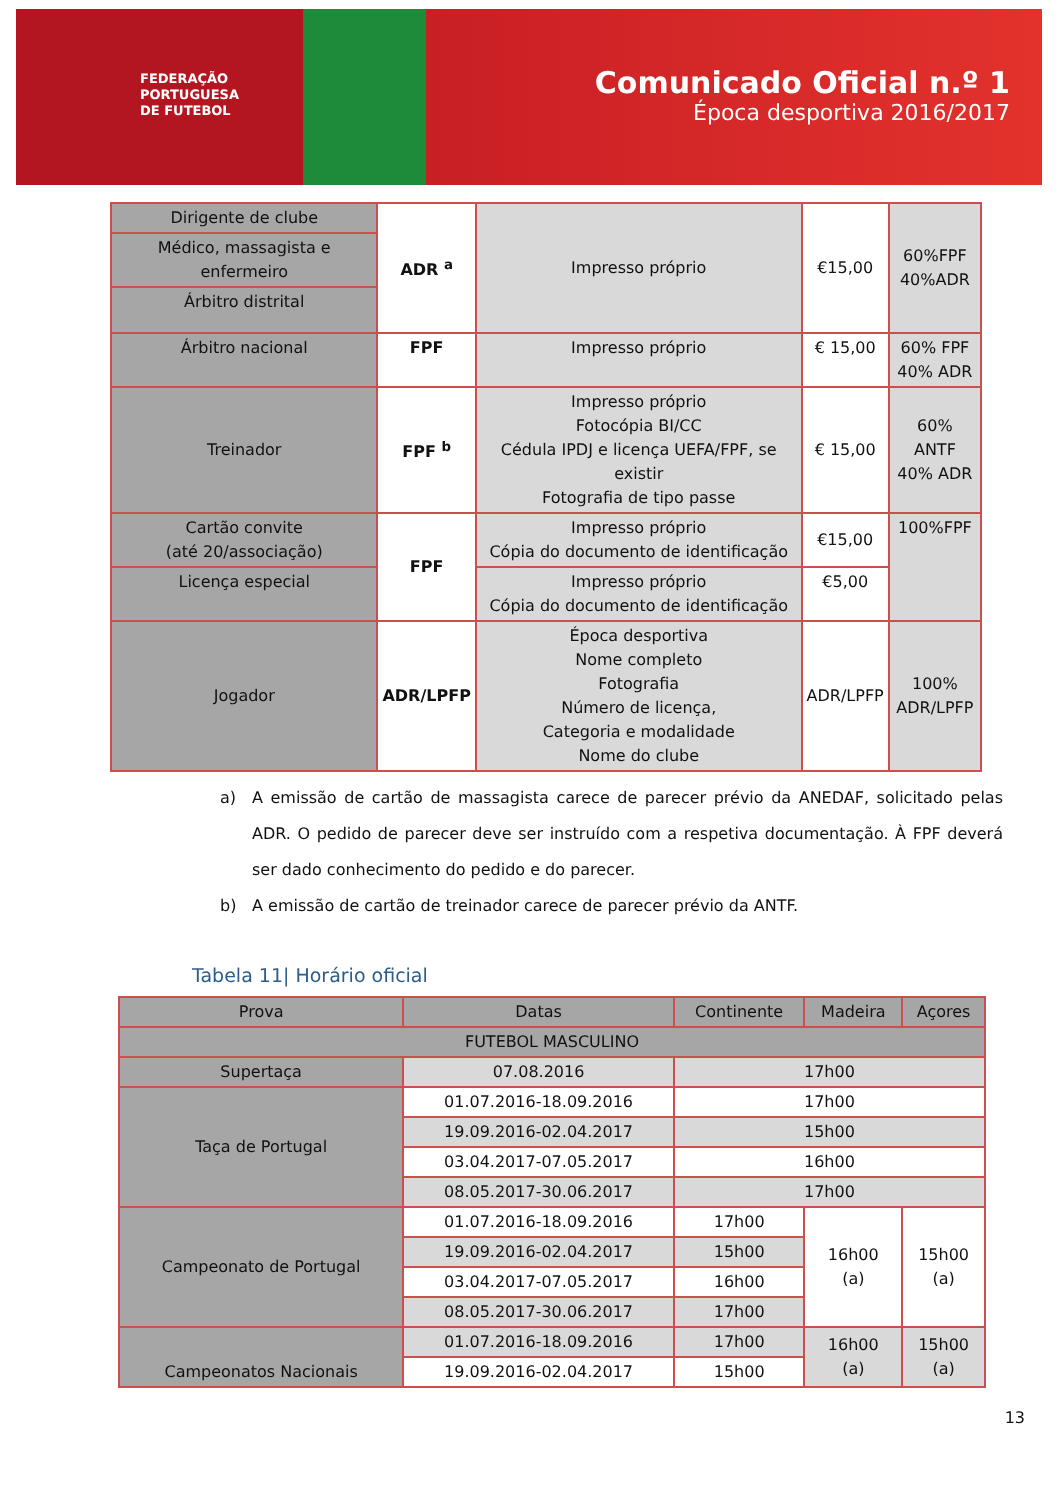FEDERAÇÃO
PORTUGUESA
DE FUTEBOL
Comunicado Oficial n.º 1
Época desportiva 2016/2017
| Dirigente de clube | ADR <sup>a</sup> | Impresso próprio | €15,00 | 60%FPF 40%ADR |
| Médico, massagista e enfermeiro | | | | |
| Árbitro distrital | | | | |
| Árbitro nacional | FPF | Impresso próprio | € 15,00 | 60% FPF 40% ADR |
| Treinador | FPF <sup>b</sup> | Impresso próprio Fotocópia BI/CC Cédula IPDJ e licença UEFA/FPF, se existir Fotografia de tipo passe | € 15,00 | 60% ANTF 40% ADR |
| Cartão convite (até 20/associação) | FPF | Impresso próprio Cópia do documento de identificação | €15,00 | 100%FPF |
| Licença especial | | Impresso próprio Cópia do documento de identificação | €5,00 | |
| Jogador | ADR/LPFP | Época desportiva Nome completo Fotografia Número de licença, Categoria e modalidade Nome do clube | ADR/LPFP | 100% ADR/LPFP |
a) A emissão de cartão de massagista carece de parecer prévio da ANEDAF, solicitado pelas ADR. O pedido de parecer deve ser instruído com a respetiva documentação. À FPF deverá ser dado conhecimento do pedido e do parecer.
b) A emissão de cartão de treinador carece de parecer prévio da ANTF.
Tabela 11| Horário oficial
| Prova | Datas | Continente | Madeira | Açores |
| --- | --- | --- | --- | --- |
| FUTEBOL MASCULINO | | | | |
| Supertaça | 07.08.2016 | 17h00 | | |
| Taça de Portugal | 01.07.2016-18.09.2016 | 17h00 | | |
| | 19.09.2016-02.04.2017 | 15h00 | | |
| | 03.04.2017-07.05.2017 | 16h00 | | |
| | 08.05.2017-30.06.2017 | 17h00 | | |
| Campeonato de Portugal | 01.07.2016-18.09.2016 | 17h00 | 16h00 (a) | 15h00 (a) |
| | 19.09.2016-02.04.2017 | 15h00 | | |
| | 03.04.2017-07.05.2017 | 16h00 | | |
| | 08.05.2017-30.06.2017 | 17h00 | | |
| Campeonatos Nacionais | 01.07.2016-18.09.2016 | 17h00 | 16h00 (a) | 15h00 (a) |
| | 19.09.2016-02.04.2017 | 15h00 | | |
13